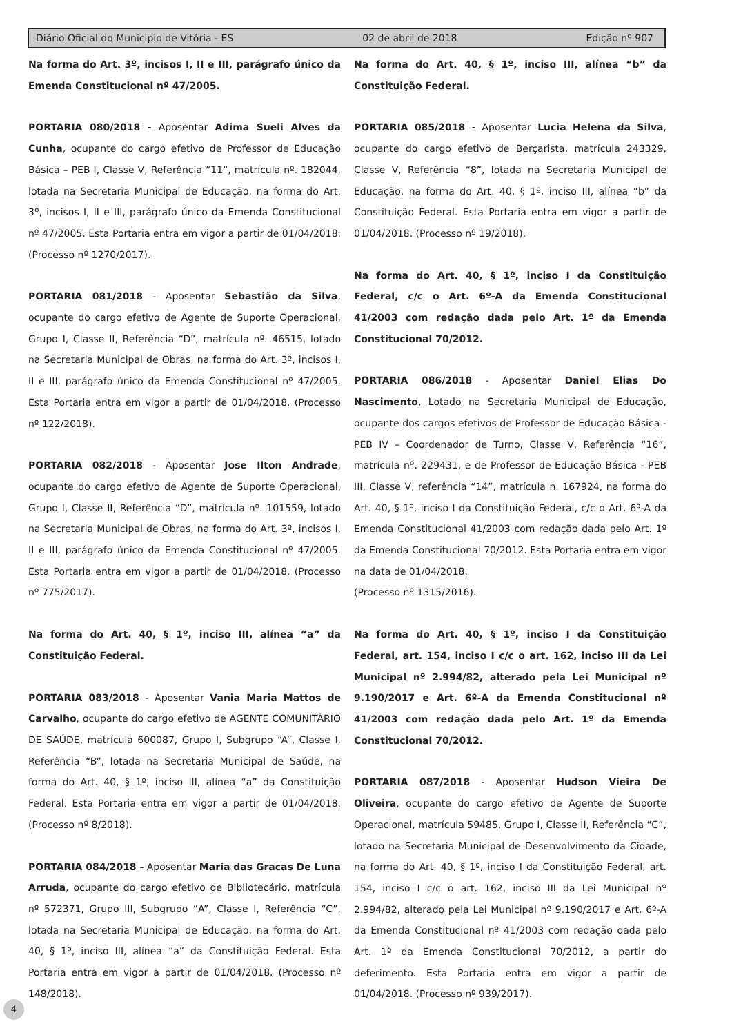Diário Oficial do Municipio de Vitória - ES 02 de abril de 2018 Edição nº 907
Na forma do Art. 3º, incisos I, II e III, parágrafo único da Emenda Constitucional nº 47/2005.
PORTARIA 080/2018 - Aposentar Adima Sueli Alves da Cunha, ocupante do cargo efetivo de Professor de Educação Básica – PEB I, Classe V, Referência “11”, matrícula nº. 182044, lotada na Secretaria Municipal de Educação, na forma do Art. 3º, incisos I, II e III, parágrafo único da Emenda Constitucional nº 47/2005. Esta Portaria entra em vigor a partir de 01/04/2018. (Processo nº 1270/2017).
PORTARIA 081/2018 - Aposentar Sebastião da Silva, ocupante do cargo efetivo de Agente de Suporte Operacional, Grupo I, Classe II, Referência “D”, matrícula nº. 46515, lotado na Secretaria Municipal de Obras, na forma do Art. 3º, incisos I, II e III, parágrafo único da Emenda Constitucional nº 47/2005. Esta Portaria entra em vigor a partir de 01/04/2018. (Processo nº 122/2018).
PORTARIA 082/2018 - Aposentar Jose Ilton Andrade, ocupante do cargo efetivo de Agente de Suporte Operacional, Grupo I, Classe II, Referência “D”, matrícula nº. 101559, lotado na Secretaria Municipal de Obras, na forma do Art. 3º, incisos I, II e III, parágrafo único da Emenda Constitucional nº 47/2005. Esta Portaria entra em vigor a partir de 01/04/2018. (Processo nº 775/2017).
Na forma do Art. 40, § 1º, inciso III, alínea “a” da Constituição Federal.
PORTARIA 083/2018 - Aposentar Vania Maria Mattos de Carvalho, ocupante do cargo efetivo de AGENTE COMUNITÁRIO DE SAÚDE, matrícula 600087, Grupo I, Subgrupo “A”, Classe I, Referência “B”, lotada na Secretaria Municipal de Saúde, na forma do Art. 40, § 1º, inciso III, alínea “a” da Constituição Federal. Esta Portaria entra em vigor a partir de 01/04/2018. (Processo nº 8/2018).
PORTARIA 084/2018 - Aposentar Maria das Gracas De Luna Arruda, ocupante do cargo efetivo de Bibliotecário, matrícula nº 572371, Grupo III, Subgrupo ”A”, Classe I, Referência “C”, lotada na Secretaria Municipal de Educação, na forma do Art. 40, § 1º, inciso III, alínea “a” da Constituição Federal. Esta Portaria entra em vigor a partir de 01/04/2018. (Processo nº 148/2018).
Na forma do Art. 40, § 1º, inciso III, alínea “b” da Constituição Federal.
PORTARIA 085/2018 - Aposentar Lucia Helena da Silva, ocupante do cargo efetivo de Berçarista, matrícula 243329, Classe V, Referência “8”, lotada na Secretaria Municipal de Educação, na forma do Art. 40, § 1º, inciso III, alínea “b” da Constituição Federal. Esta Portaria entra em vigor a partir de 01/04/2018. (Processo nº 19/2018).
Na forma do Art. 40, § 1º, inciso I da Constituição Federal, c/c o Art. 6º-A da Emenda Constitucional 41/2003 com redação dada pelo Art. 1º da Emenda Constitucional 70/2012.
PORTARIA 086/2018 - Aposentar Daniel Elias Do Nascimento, Lotado na Secretaria Municipal de Educação, ocupante dos cargos efetivos de Professor de Educação Básica - PEB IV – Coordenador de Turno, Classe V, Referência “16”, matrícula nº. 229431, e de Professor de Educação Básica - PEB III, Classe V, referência “14”, matrícula n. 167924, na forma do Art. 40, § 1º, inciso I da Constituição Federal, c/c o Art. 6º-A da Emenda Constitucional 41/2003 com redação dada pelo Art. 1º da Emenda Constitucional 70/2012. Esta Portaria entra em vigor na data de 01/04/2018.
(Processo nº 1315/2016).
Na forma do Art. 40, § 1º, inciso I da Constituição Federal, art. 154, inciso I c/c o art. 162, inciso III da Lei Municipal nº 2.994/82, alterado pela Lei Municipal nº 9.190/2017 e Art. 6º-A da Emenda Constitucional nº 41/2003 com redação dada pelo Art. 1º da Emenda Constitucional 70/2012.
PORTARIA 087/2018 - Aposentar Hudson Vieira De Oliveira, ocupante do cargo efetivo de Agente de Suporte Operacional, matrícula 59485, Grupo I, Classe II, Referência “C”, lotado na Secretaria Municipal de Desenvolvimento da Cidade, na forma do Art. 40, § 1º, inciso I da Constituição Federal, art. 154, inciso I c/c o art. 162, inciso III da Lei Municipal nº 2.994/82, alterado pela Lei Municipal nº 9.190/2017 e Art. 6º-A da Emenda Constitucional nº 41/2003 com redação dada pelo Art. 1º da Emenda Constitucional 70/2012, a partir do deferimento. Esta Portaria entra em vigor a partir de 01/04/2018. (Processo nº 939/2017).
4